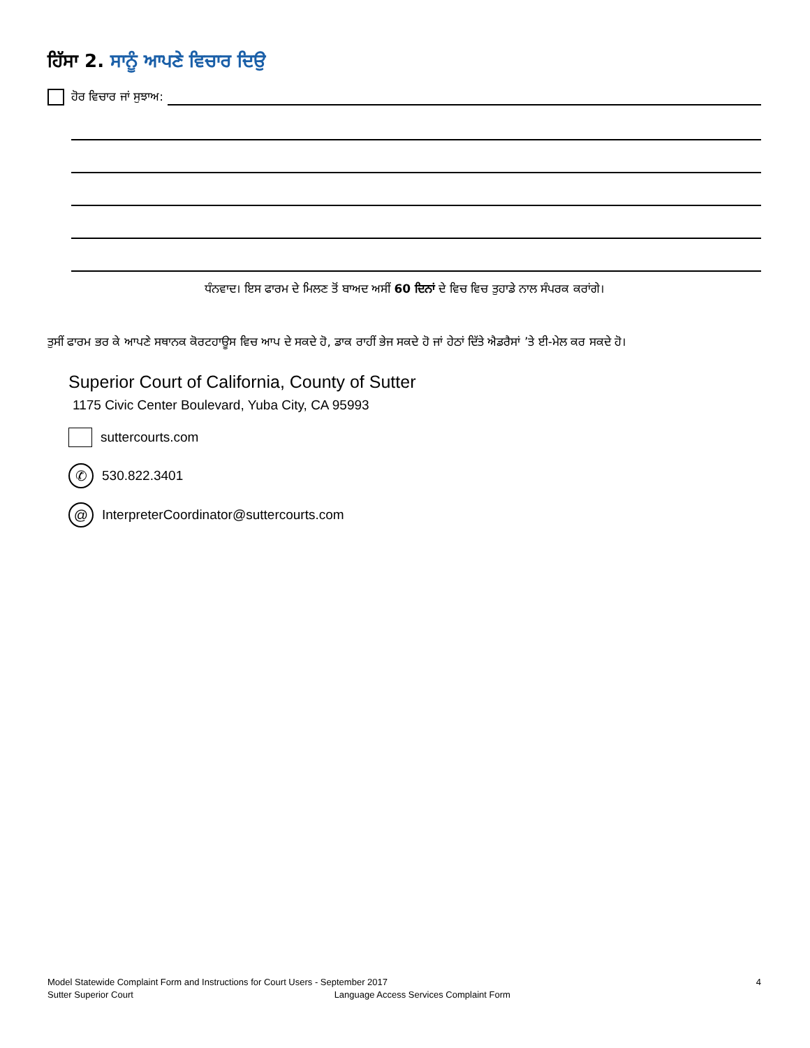ਹਿੱਸਾ 2. ਸਾਨੂੰ ਆਪਣੇ ਵਿਚਾਰ ਦਿਉ
ਹੋਰ ਵਿਚਾਰ ਜਾਂ ਸੁਝਾਅ:
ਧੰਨਵਾਦ। ਇਸ ਫਾਰਮ ਦੇ ਮਿਲਣ ਤੋਂ ਬਾਅਦ ਅਸੀਂ 60 ਦਿਨਾਂ ਦੇ ਵਿਚ ਵਿਚ ਤੁਹਾਡੇ ਨਾਲ ਸੰਪਰਕ ਕਰਾਂਗੇ।
ਤੁਸੀਂ ਫਾਰਮ ਭਰ ਕੇ ਆਪਣੇ ਸਥਾਨਕ ਕੋਰਟਹਾਊਸ ਵਿਚ ਆਪ ਦੇ ਸਕਦੇ ਹੋ, ਡਾਕ ਰਾਹੀਂ ਭੇਜ ਸਕਦੇ ਹੋ ਜਾਂ ਹੇਠਾਂ ਦਿੱਤੇ ਐਡਰੈਸਾਂ ’ਤੇ ਈ-ਮੇਲ ਕਰ ਸਕਦੇ ਹੋ।
Superior Court of California, County of Sutter
1175 Civic Center Boulevard, Yuba City, CA 95993
suttercourts.com
✆
530.822.3401
@
InterpreterCoordinator@suttercourts.com
Model Statewide Complaint Form and Instructions for Court Users - September 2017 4
Sutter Superior Court Language Access Services Complaint Form